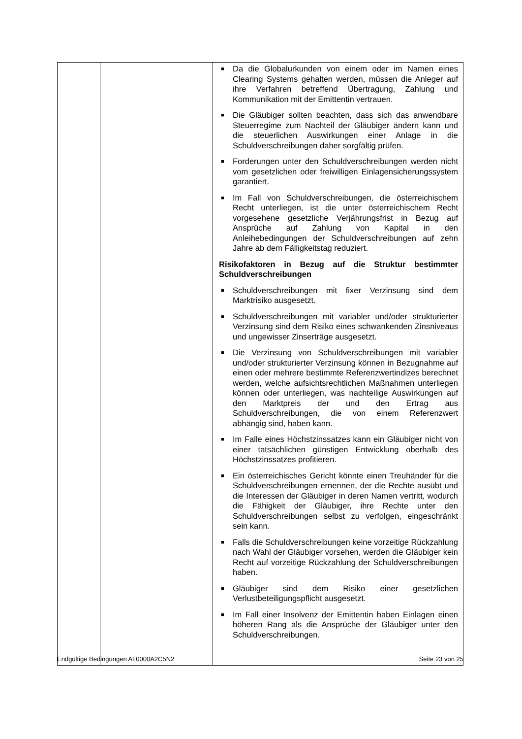| | | ■ Da die Globalurkunden von einem oder im Namen eines Clearing Systems gehalten werden, müssen die Anleger auf ihre Verfahren betreffend Übertragung, Zahlung und Kommunikation mit der Emittentin vertrauen. ■ Die Gläubiger sollten beachten, dass sich das anwendbare Steuerregime zum Nachteil der Gläubiger ändern kann und die steuerlichen Auswirkungen einer Anlage in die Schuldverschreibungen daher sorgfältig prüfen. ■ Forderungen unter den Schuldverschreibungen werden nicht vom gesetzlichen oder freiwilligen Einlagensicherungssystem garantiert. ■ Im Fall von Schuldverschreibungen, die österreichischem Recht unterliegen, ist die unter österreichischem Recht vorgesehene gesetzliche Verjährungsfrist in Bezug auf Ansprüche auf Zahlung von Kapital in den Anleihebedingungen der Schuldverschreibungen auf zehn Jahre ab dem Fälligkeitstag reduziert. Risikofaktoren in Bezug auf die Struktur bestimmter Schuldverschreibungen ■ Schuldverschreibungen mit fixer Verzinsung sind dem Marktrisiko ausgesetzt. ■ Schuldverschreibungen mit variabler und/oder strukturierter Verzinsung sind dem Risiko eines schwankenden Zinsniveaus und ungewisser Zinserträge ausgesetzt. ■ Die Verzinsung von Schuldverschreibungen mit variabler und/oder strukturierter Verzinsung können in Bezugnahme auf einen oder mehrere bestimmte Referenzwertindizes berechnet werden, welche aufsichtsrechtlichen Maßnahmen unterliegen können oder unterliegen, was nachteilige Auswirkungen auf den Marktpreis der und den Ertrag aus Schuldverschreibungen, die von einem Referenzwert abhängig sind, haben kann. ■ Im Falle eines Höchstzinssatzes kann ein Gläubiger nicht von einer tatsächlichen günstigen Entwicklung oberhalb des Höchstzinssatzes profitieren. ■ Ein österreichisches Gericht könnte einen Treuhänder für die Schuldverschreibungen ernennen, der die Rechte ausübt und die Interessen der Gläubiger in deren Namen vertritt, wodurch die Fähigkeit der Gläubiger, ihre Rechte unter den Schuldverschreibungen selbst zu verfolgen, eingeschränkt sein kann. ■ Falls die Schuldverschreibungen keine vorzeitige Rückzahlung nach Wahl der Gläubiger vorsehen, werden die Gläubiger kein Recht auf vorzeitige Rückzahlung der Schuldverschreibungen haben. ■ Gläubiger sind dem Risiko einer gesetzlichen Verlustbeteiligungspflicht ausgesetzt. ■ Im Fall einer Insolvenz der Emittentin haben Einlagen einen höheren Rang als die Ansprüche der Gläubiger unter den Schuldverschreibungen. |
Endgültige Bedingungen AT0000A2C5N2 Seite 23 von 25